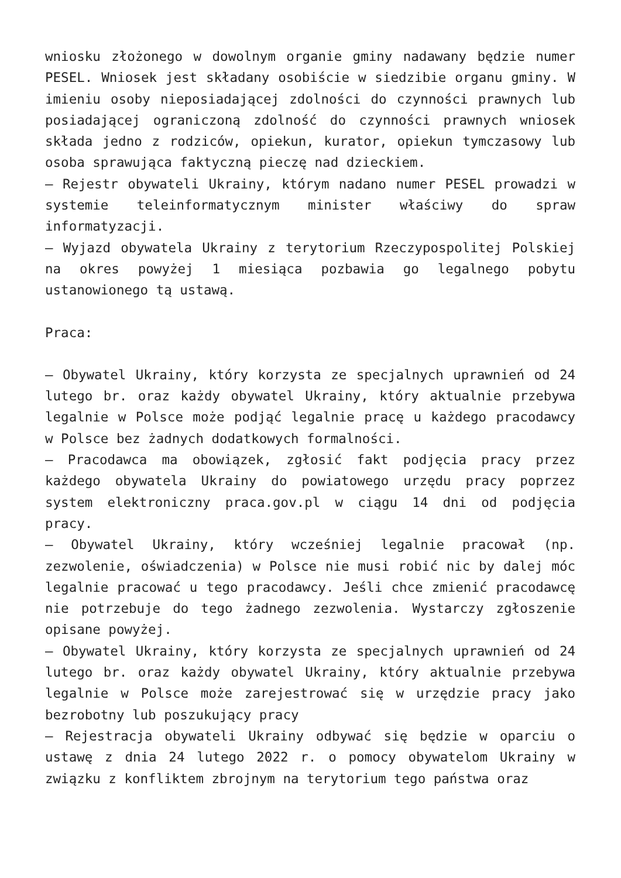wniosku złożonego w dowolnym organie gminy nadawany będzie numer PESEL. Wniosek jest składany osobiście w siedzibie organu gminy. W imieniu osoby nieposiadającej zdolności do czynności prawnych lub posiadającej ograniczoną zdolność do czynności prawnych wniosek składa jedno z rodziców, opiekun, kurator, opiekun tymczasowy lub osoba sprawująca faktyczną pieczę nad dzieckiem.
– Rejestr obywateli Ukrainy, którym nadano numer PESEL prowadzi w systemie teleinformatycznym minister właściwy do spraw informatyzacji.
– Wyjazd obywatela Ukrainy z terytorium Rzeczypospolitej Polskiej na okres powyżej 1 miesiąca pozbawia go legalnego pobytu ustanowionego tą ustawą.
Praca:
– Obywatel Ukrainy, który korzysta ze specjalnych uprawnień od 24 lutego br. oraz każdy obywatel Ukrainy, który aktualnie przebywa legalnie w Polsce może podjąć legalnie pracę u każdego pracodawcy w Polsce bez żadnych dodatkowych formalności.
– Pracodawca ma obowiązek, zgłosić fakt podjęcia pracy przez każdego obywatela Ukrainy do powiatowego urzędu pracy poprzez system elektroniczny praca.gov.pl w ciągu 14 dni od podjęcia pracy.
– Obywatel Ukrainy, który wcześniej legalnie pracował (np. zezwolenie, oświadczenia) w Polsce nie musi robić nic by dalej móc legalnie pracować u tego pracodawcy. Jeśli chce zmienić pracodawcę nie potrzebuje do tego żadnego zezwolenia. Wystarczy zgłoszenie opisane powyżej.
– Obywatel Ukrainy, który korzysta ze specjalnych uprawnień od 24 lutego br. oraz każdy obywatel Ukrainy, który aktualnie przebywa legalnie w Polsce może zarejestrować się w urzędzie pracy jako bezrobotny lub poszukujący pracy
– Rejestracja obywateli Ukrainy odbywać się będzie w oparciu o ustawę z dnia 24 lutego 2022 r. o pomocy obywatelom Ukrainy w związku z konfliktem zbrojnym na terytorium tego państwa oraz